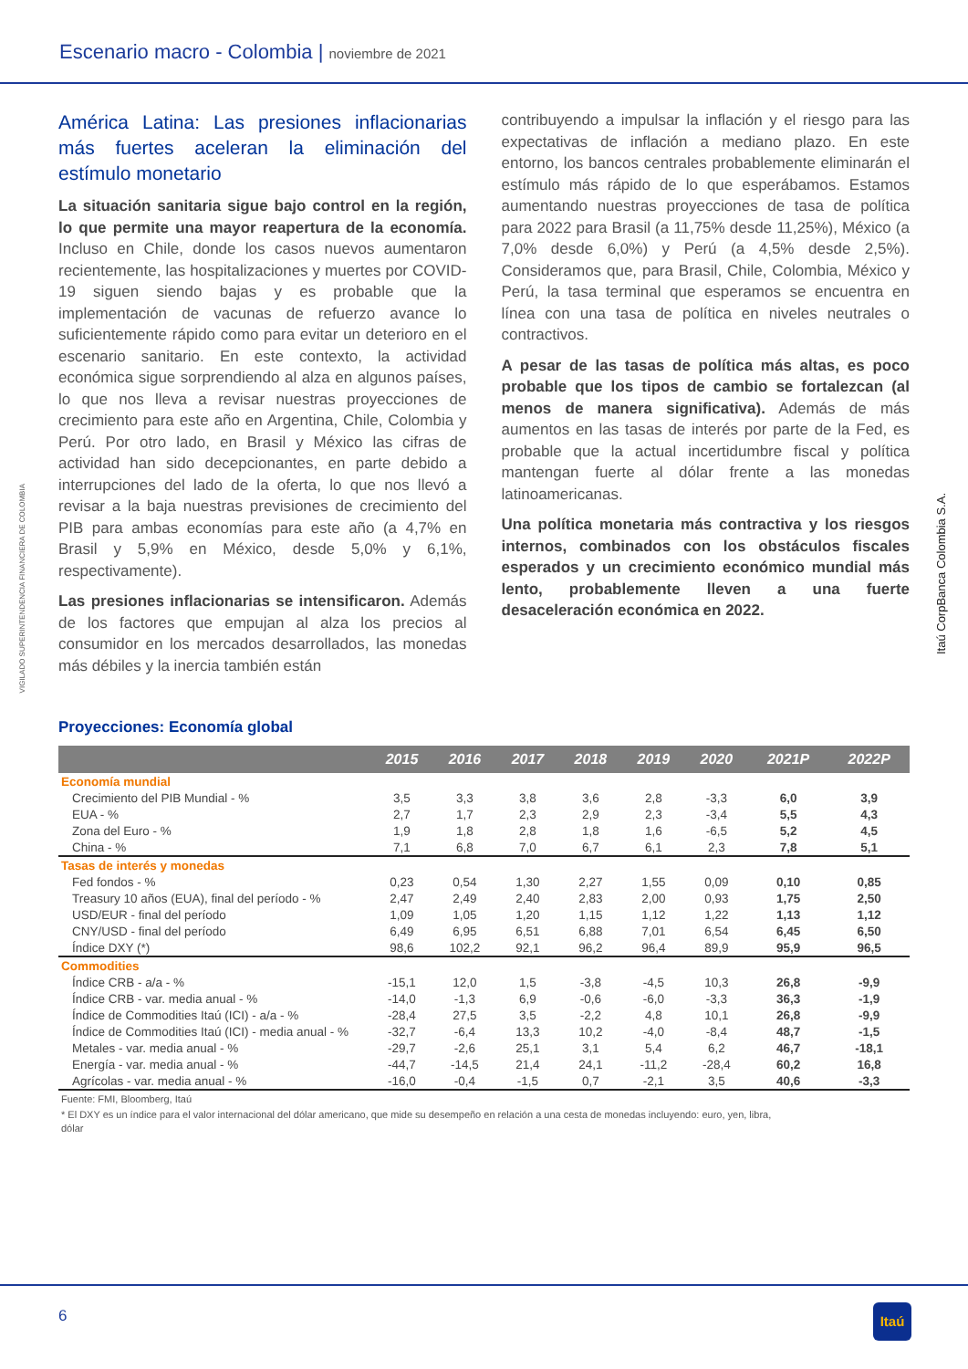Escenario macro - Colombia | noviembre de 2021
VIGILADO SUPERINTENDENCIA FINANCIERA DE COLOMBIA
Itaú CorpBanca Colombia S.A.
América Latina: Las presiones inflacionarias más fuertes aceleran la eliminación del estímulo monetario
La situación sanitaria sigue bajo control en la región, lo que permite una mayor reapertura de la economía. Incluso en Chile, donde los casos nuevos aumentaron recientemente, las hospitalizaciones y muertes por COVID-19 siguen siendo bajas y es probable que la implementación de vacunas de refuerzo avance lo suficientemente rápido como para evitar un deterioro en el escenario sanitario. En este contexto, la actividad económica sigue sorprendiendo al alza en algunos países, lo que nos lleva a revisar nuestras proyecciones de crecimiento para este año en Argentina, Chile, Colombia y Perú. Por otro lado, en Brasil y México las cifras de actividad han sido decepcionantes, en parte debido a interrupciones del lado de la oferta, lo que nos llevó a revisar a la baja nuestras previsiones de crecimiento del PIB para ambas economías para este año (a 4,7% en Brasil y 5,9% en México, desde 5,0% y 6,1%, respectivamente).
Las presiones inflacionarias se intensificaron. Además de los factores que empujan al alza los precios al consumidor en los mercados desarrollados, las monedas más débiles y la inercia también están
contribuyendo a impulsar la inflación y el riesgo para las expectativas de inflación a mediano plazo. En este entorno, los bancos centrales probablemente eliminarán el estímulo más rápido de lo que esperábamos. Estamos aumentando nuestras proyecciones de tasa de política para 2022 para Brasil (a 11,75% desde 11,25%), México (a 7,0% desde 6,0%) y Perú (a 4,5% desde 2,5%). Consideramos que, para Brasil, Chile, Colombia, México y Perú, la tasa terminal que esperamos se encuentra en línea con una tasa de política en niveles neutrales o contractivos.
A pesar de las tasas de política más altas, es poco probable que los tipos de cambio se fortalezcan (al menos de manera significativa). Además de más aumentos en las tasas de interés por parte de la Fed, es probable que la actual incertidumbre fiscal y política mantengan fuerte al dólar frente a las monedas latinoamericanas.
Una política monetaria más contractiva y los riesgos internos, combinados con los obstáculos fiscales esperados y un crecimiento económico mundial más lento, probablemente lleven a una fuerte desaceleración económica en 2022.
Proyecciones: Economía global
| | 2015 | 2016 | 2017 | 2018 | 2019 | 2020 | 2021P | 2022P |
| --- | --- | --- | --- | --- | --- | --- | --- | --- |
| Economía mundial | | | | | | | | |
| Crecimiento del PIB Mundial - % | 3,5 | 3,3 | 3,8 | 3,6 | 2,8 | -3,3 | 6,0 | 3,9 |
| EUA - % | 2,7 | 1,7 | 2,3 | 2,9 | 2,3 | -3,4 | 5,5 | 4,3 |
| Zona del Euro - % | 1,9 | 1,8 | 2,8 | 1,8 | 1,6 | -6,5 | 5,2 | 4,5 |
| China - % | 7,1 | 6,8 | 7,0 | 6,7 | 6,1 | 2,3 | 7,8 | 5,1 |
| Tasas de interés y monedas | | | | | | | | |
| Fed fondos - % | 0,23 | 0,54 | 1,30 | 2,27 | 1,55 | 0,09 | 0,10 | 0,85 |
| Treasury 10 años (EUA), final del período - % | 2,47 | 2,49 | 2,40 | 2,83 | 2,00 | 0,93 | 1,75 | 2,50 |
| USD/EUR - final del período | 1,09 | 1,05 | 1,20 | 1,15 | 1,12 | 1,22 | 1,13 | 1,12 |
| CNY/USD - final del período | 6,49 | 6,95 | 6,51 | 6,88 | 7,01 | 6,54 | 6,45 | 6,50 |
| Índice DXY (*) | 98,6 | 102,2 | 92,1 | 96,2 | 96,4 | 89,9 | 95,9 | 96,5 |
| Commodities | | | | | | | | |
| Índice CRB - a/a - % | -15,1 | 12,0 | 1,5 | -3,8 | -4,5 | 10,3 | 26,8 | -9,9 |
| Índice CRB - var. media anual - % | -14,0 | -1,3 | 6,9 | -0,6 | -6,0 | -3,3 | 36,3 | -1,9 |
| Índice de Commodities Itaú (ICI) - a/a - % | -28,4 | 27,5 | 3,5 | -2,2 | 4,8 | 10,1 | 26,8 | -9,9 |
| Índice de Commodities Itaú (ICI) - media anual - % | -32,7 | -6,4 | 13,3 | 10,2 | -4,0 | -8,4 | 48,7 | -1,5 |
| Metales - var. media anual - % | -29,7 | -2,6 | 25,1 | 3,1 | 5,4 | 6,2 | 46,7 | -18,1 |
| Energía - var. media anual - % | -44,7 | -14,5 | 21,4 | 24,1 | -11,2 | -28,4 | 60,2 | 16,8 |
| Agrícolas - var. media anual - % | -16,0 | -0,4 | -1,5 | 0,7 | -2,1 | 3,5 | 40,6 | -3,3 |
Fuente: FMI, Bloomberg, Itaú
* El DXY es un índice para el valor internacional del dólar americano, que mide su desempeño en relación a una cesta de monedas incluyendo: euro, yen, libra, dólar
6 Itaú